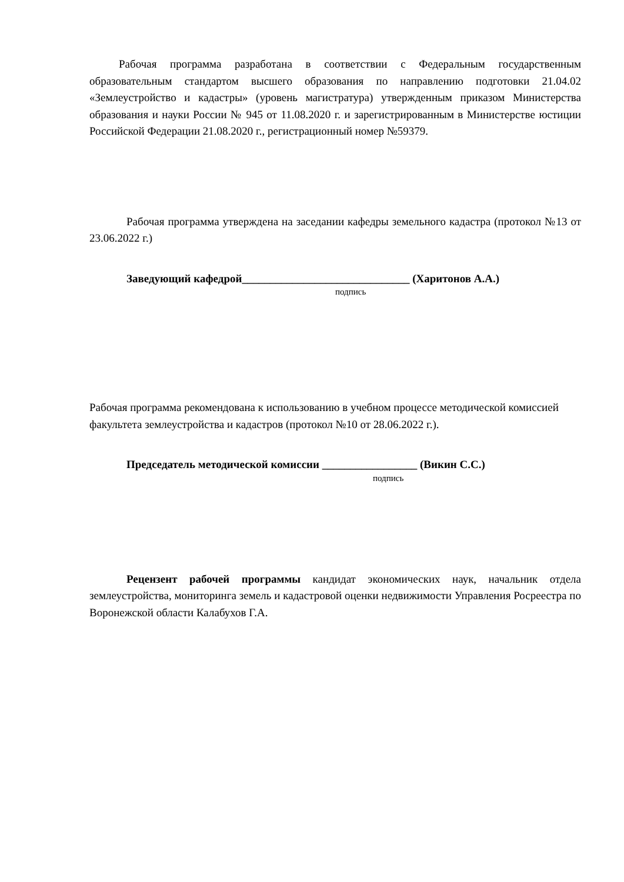Рабочая программа разработана в соответствии с Федеральным государственным образовательным стандартом высшего образования по направлению подготовки 21.04.02 «Землеустройство и кадастры» (уровень магистратура) утвержденным приказом Министерства образования и науки России № 945 от 11.08.2020 г. и зарегистрированным в Министерстве юстиции Российской Федерации 21.08.2020 г., регистрационный номер №59379.
Рабочая программа утверждена на заседании кафедры земельного кадастра (протокол №13 от 23.06.2022 г.)
Заведующий кафедрой______________________________ (Харитонов А.А.)
подпись
Рабочая программа рекомендована к использованию в учебном процессе методической комиссией факультета землеустройства и кадастров (протокол №10 от 28.06.2022 г.).
Председатель методической комиссии _________________ (Викин С.С.)
подпись
Рецензент рабочей программы кандидат экономических наук, начальник отдела землеустройства, мониторинга земель и кадастровой оценки недвижимости Управления Росреестра по Воронежской области Калабухов Г.А.